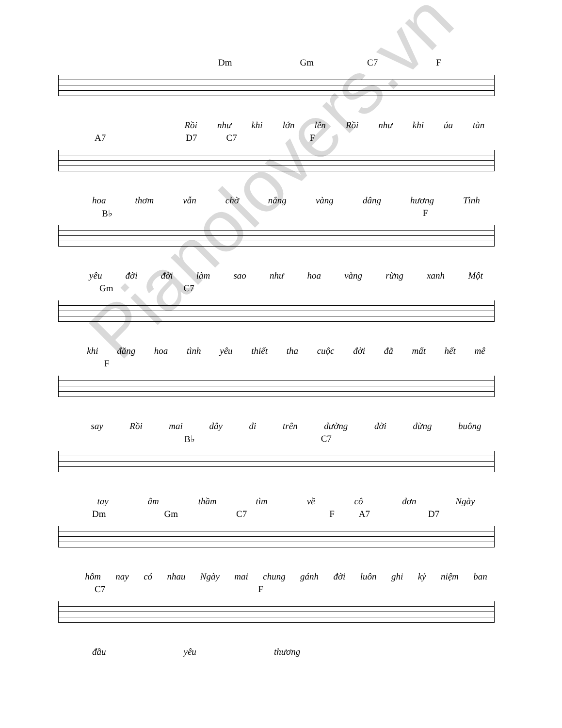Dm Gm C7 F
Rồi như khi lớn lên Rồi như khi úa tàn
A7 D7 C7 F
hoa thơm vẫn chờ nắng vàng dâng hương Tình
B♭ F
yêu đời đời làm sao như hoa vàng rừng xanh Một
Gm C7
khi đăng hoa tình yêu thiết tha cuộc đời đã mất hết mê
F
say Rồi mai đây đi trên đường đời đừng buông
B♭ C7
tay âm thầm tìm về cô đơn Ngày
Dm Gm C7 F A7 D7
hôm nay có nhau Ngày mai chung gánh đời luôn ghi kỷ niệm ban
C7 F
đầu yêu thương
Pianolovers.vn